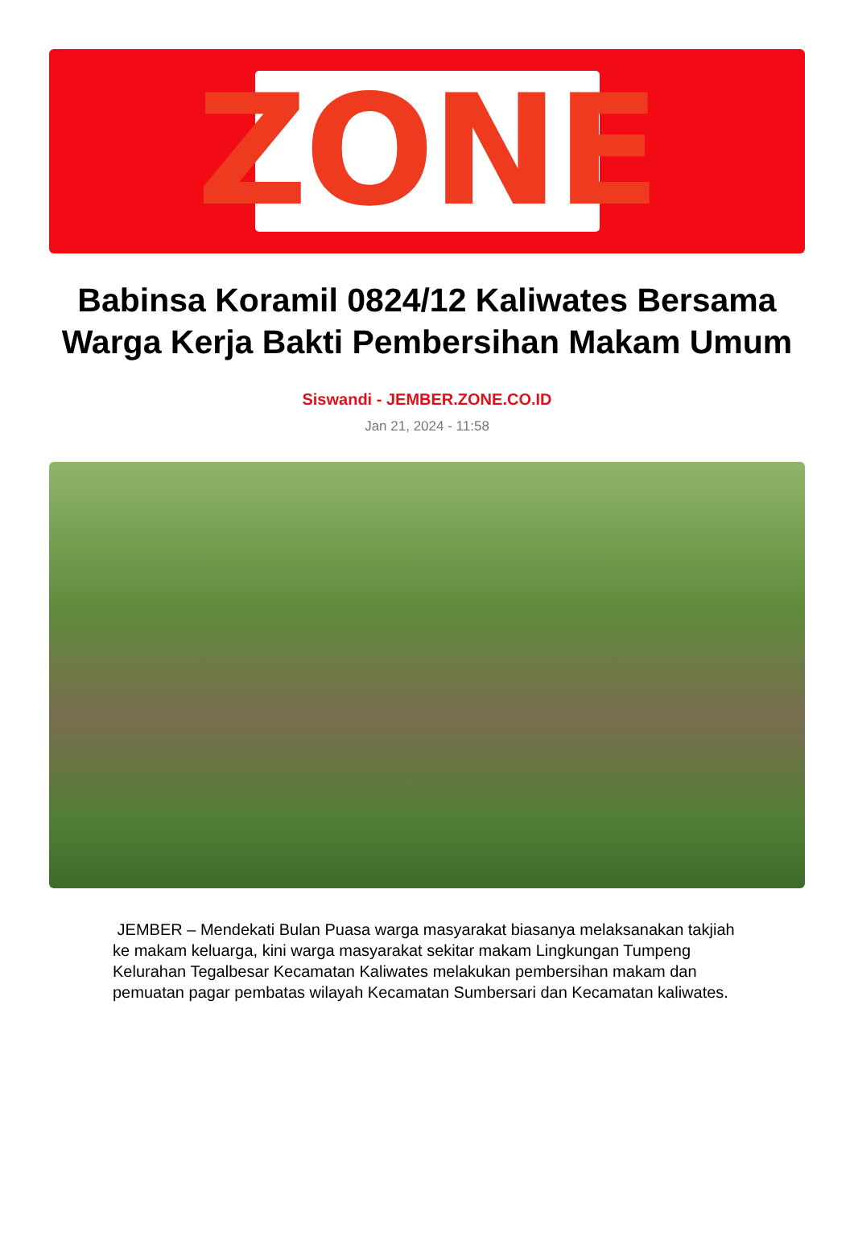ZONE
Babinsa Koramil 0824/12 Kaliwates Bersama Warga Kerja Bakti Pembersihan Makam Umum
Siswandi - JEMBER.ZONE.CO.ID
Jan 21, 2024 - 11:58
JEMBER – Mendekati Bulan Puasa warga masyarakat biasanya melaksanakan takjiah ke makam keluarga, kini warga masyarakat sekitar makam Lingkungan Tumpeng Kelurahan Tegalbesar Kecamatan Kaliwates melakukan pembersihan makam dan pemuatan pagar pembatas wilayah Kecamatan Sumbersari dan Kecamatan kaliwates.